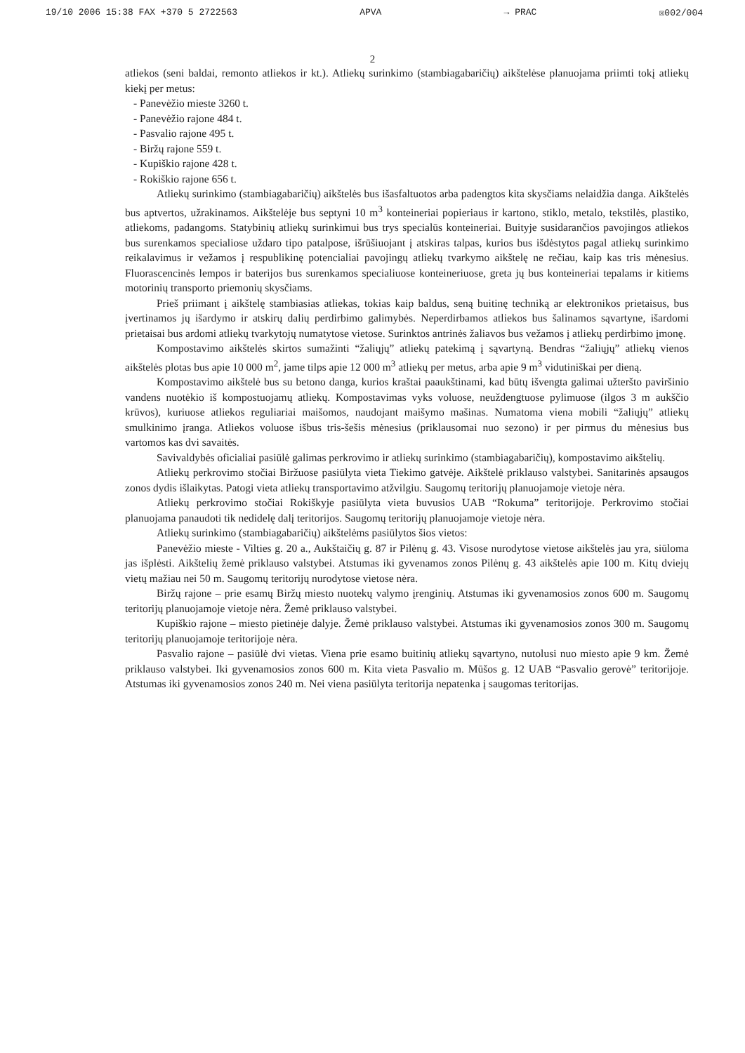19/10 2006 15:38 FAX +370 5 2722563 APVA → PRAC ☒002/004
2
atliekos (seni baldai, remonto atliekos ir kt.). Atliekų surinkimo (stambiagabaričių) aikštelėse planuojama priimti tokį atliekų kiekį per metus:
- Panevėžio mieste 3260 t.
- Panevėžio rajone 484 t.
- Pasvalio rajone 495 t.
- Biržų rajone 559 t.
- Kupiškio rajone 428 t.
- Rokiškio rajone 656 t.
Atliekų surinkimo (stambiagabaričių) aikštelės bus išasfaltuotos arba padengtos kita skysčiams nelaidžia danga. Aikštelės bus aptvertos, užrakinamos. Aikštelėje bus septyni 10 m<sup>3</sup> konteineriai popieriaus ir kartono, stiklo, metalo, tekstilės, plastiko, atliekoms, padangoms. Statybinių atliekų surinkimui bus trys specialūs konteineriai. Buityje susidarančios pavojingos atliekos bus surenkamos specialiose uždaro tipo patalpose, išrūšiuojant į atskiras talpas, kurios bus išdėstytos pagal atliekų surinkimo reikalavimus ir vežamos į respublikinę potencialiai pavojingų atliekų tvarkymo aikštelę ne rečiau, kaip kas tris mėnesius. Fluorascencinės lempos ir baterijos bus surenkamos specialiuose konteineriuose, greta jų bus konteineriai tepalams ir kitiems motorinių transporto priemonių skysčiams.
Prieš priimant į aikštelę stambiasias atliekas, tokias kaip baldus, seną buitinę techniką ar elektronikos prietaisus, bus įvertinamos jų išardymo ir atskirų dalių perdirbimo galimybės. Neperdirbamos atliekos bus šalinamos sąvartyne, išardomi prietaisai bus ardomi atliekų tvarkytojų numatytose vietose. Surinktos antrinės žaliavos bus vežamos į atliekų perdirbimo įmonę.
Kompostavimo aikštelės skirtos sumažinti “žaliųjų” atliekų patekimą į sąvartyną. Bendras “žaliųjų” atliekų vienos aikštelės plotas bus apie 10 000 m<sup>2</sup>, jame tilps apie 12 000 m<sup>3</sup> atliekų per metus, arba apie 9 m<sup>3</sup> vidutiniškai per dieną.
Kompostavimo aikštelė bus su betono danga, kurios kraštai paaukštinami, kad būtų išvengta galimai užteršto paviršinio vandens nuotėkio iš kompostuojamų atliekų. Kompostavimas vyks voluose, neuždengtuose pylimuose (ilgos 3 m aukščio krūvos), kuriuose atliekos reguliariai maišomos, naudojant maišymo mašinas. Numatoma viena mobili “žaliųjų” atliekų smulkinimo įranga. Atliekos voluose išbus tris-šešis mėnesius (priklausomai nuo sezono) ir per pirmus du mėnesius bus vartomos kas dvi savaitės.
Savivaldybės oficialiai pasiūlė galimas perkrovimo ir atliekų surinkimo (stambiagabaričių), kompostavimo aikštelių.
Atliekų perkrovimo stočiai Biržuose pasiūlyta vieta Tiekimo gatvėje. Aikštelė priklauso valstybei. Sanitarinės apsaugos zonos dydis išlaikytas. Patogi vieta atliekų transportavimo atžvilgiu. Saugomų teritorijų planuojamoje vietoje nėra.
Atliekų perkrovimo stočiai Rokiškyje pasiūlyta vieta buvusios UAB “Rokuma” teritorijoje. Perkrovimo stočiai planuojama panaudoti tik nedidelę dalį teritorijos. Saugomų teritorijų planuojamoje vietoje nėra.
Atliekų surinkimo (stambiagabaričių) aikštelėms pasiūlytos šios vietos:
Panevėžio mieste - Vilties g. 20 a., Aukštaičių g. 87 ir Pilėnų g. 43. Visose nurodytose vietose aikštelės jau yra, siūloma jas išplėsti. Aikštelių žemė priklauso valstybei. Atstumas iki gyvenamos zonos Pilėnų g. 43 aikštelės apie 100 m. Kitų dviejų vietų mažiau nei 50 m. Saugomų teritorijų nurodytose vietose nėra.
Biržų rajone – prie esamų Biržų miesto nuotekų valymo įrenginių. Atstumas iki gyvenamosios zonos 600 m. Saugomų teritorijų planuojamoje vietoje nėra. Žemė priklauso valstybei.
Kupiškio rajone – miesto pietinėje dalyje. Žemė priklauso valstybei. Atstumas iki gyvenamosios zonos 300 m. Saugomų teritorijų planuojamoje teritorijoje nėra.
Pasvalio rajone – pasiūlė dvi vietas. Viena prie esamo buitinių atliekų sąvartyno, nutolusi nuo miesto apie 9 km. Žemė priklauso valstybei. Iki gyvenamosios zonos 600 m. Kita vieta Pasvalio m. Mūšos g. 12 UAB “Pasvalio gerovė” teritorijoje. Atstumas iki gyvenamosios zonos 240 m. Nei viena pasiūlyta teritorija nepatenka į saugomas teritorijas.